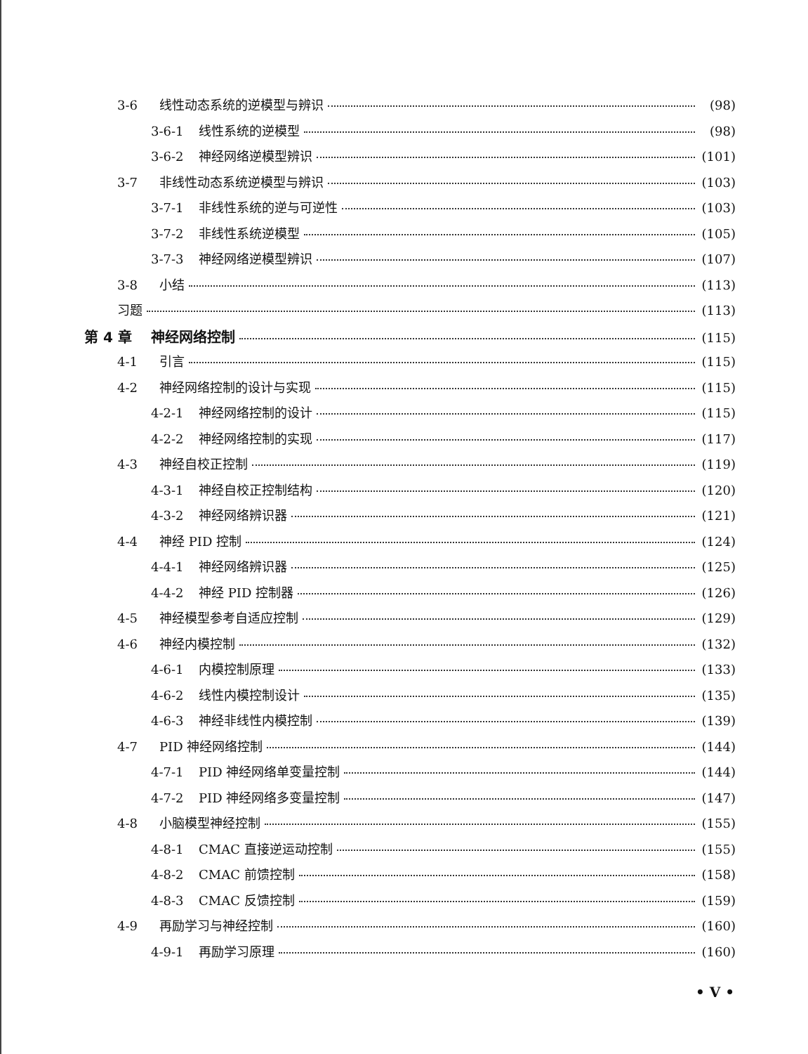3-6 线性动态系统的逆模型与辨识 (98)
3-6-1 线性系统的逆模型 (98)
3-6-2 神经网络逆模型辨识 (101)
3-7 非线性动态系统逆模型与辨识 (103)
3-7-1 非线性系统的逆与可逆性 (103)
3-7-2 非线性系统逆模型 (105)
3-7-3 神经网络逆模型辨识 (107)
3-8 小结 (113)
习题 (113)
第 4 章 神经网络控制 (115)
4-1 引言 (115)
4-2 神经网络控制的设计与实现 (115)
4-2-1 神经网络控制的设计 (115)
4-2-2 神经网络控制的实现 (117)
4-3 神经自校正控制 (119)
4-3-1 神经自校正控制结构 (120)
4-3-2 神经网络辨识器 (121)
4-4 神经 PID 控制 (124)
4-4-1 神经网络辨识器 (125)
4-4-2 神经 PID 控制器 (126)
4-5 神经模型参考自适应控制 (129)
4-6 神经内模控制 (132)
4-6-1 内模控制原理 (133)
4-6-2 线性内模控制设计 (135)
4-6-3 神经非线性内模控制 (139)
4-7 PID 神经网络控制 (144)
4-7-1 PID 神经网络单变量控制 (144)
4-7-2 PID 神经网络多变量控制 (147)
4-8 小脑模型神经控制 (155)
4-8-1 CMAC 直接逆运动控制 (155)
4-8-2 CMAC 前馈控制 (158)
4-8-3 CMAC 反馈控制 (159)
4-9 再励学习与神经控制 (160)
4-9-1 再励学习原理 (160)
• V •